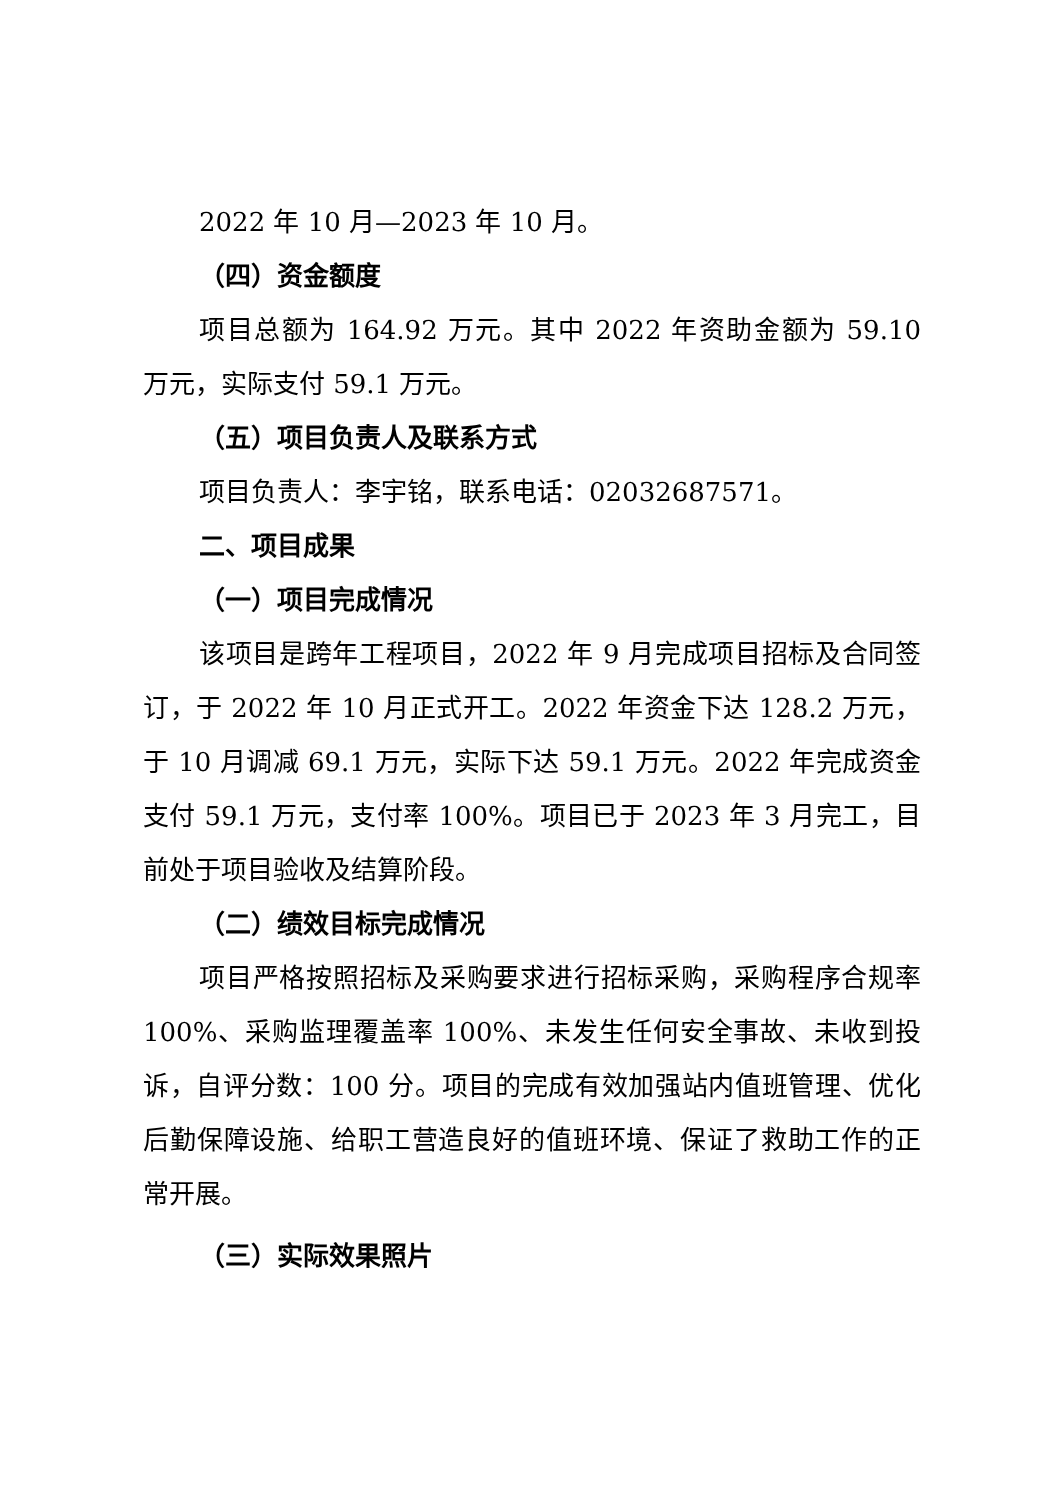2022 年 10 月—2023 年 10 月。
（四）资金额度
项目总额为 164.92 万元。其中 2022 年资助金额为 59.10 万元，实际支付 59.1 万元。
（五）项目负责人及联系方式
项目负责人：李宇铭，联系电话：02032687571。
二、项目成果
（一）项目完成情况
该项目是跨年工程项目，2022 年 9 月完成项目招标及合同签订，于 2022 年 10 月正式开工。2022 年资金下达 128.2 万元，于 10 月调减 69.1 万元，实际下达 59.1 万元。2022 年完成资金支付 59.1 万元，支付率 100%。项目已于 2023 年 3 月完工，目前处于项目验收及结算阶段。
（二）绩效目标完成情况
项目严格按照招标及采购要求进行招标采购，采购程序合规率 100%、采购监理覆盖率 100%、未发生任何安全事故、未收到投诉，自评分数：100 分。项目的完成有效加强站内值班管理、优化后勤保障设施、给职工营造良好的值班环境、保证了救助工作的正常开展。
（三）实际效果照片